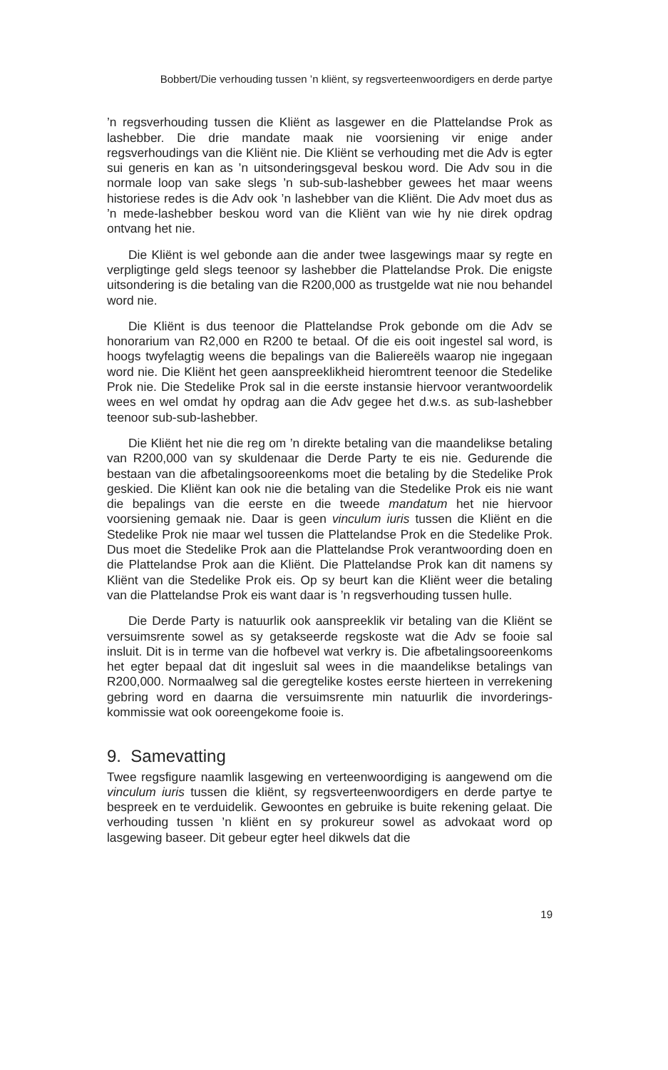Bobbert/Die verhouding tussen ’n kliënt, sy regsverteenwoordigers en derde partye
’n regsverhouding tussen die Kliënt as lasgewer en die Plattelandse Prok as lashebber. Die drie mandate maak nie voorsiening vir enige ander regsverhoudings van die Kliënt nie. Die Kliënt se verhouding met die Adv is egter sui generis en kan as ’n uitsonderingsgeval beskou word. Die Adv sou in die normale loop van sake slegs ’n sub-sub-lashebber gewees het maar weens historiese redes is die Adv ook ’n lashebber van die Kliënt. Die Adv moet dus as ’n mede-lashebber beskou word van die Kliënt van wie hy nie direk opdrag ontvang het nie.
Die Kliënt is wel gebonde aan die ander twee lasgewings maar sy regte en verpligtinge geld slegs teenoor sy lashebber die Plattelandse Prok. Die enigste uitsondering is die betaling van die R200,000 as trustgelde wat nie nou behandel word nie.
Die Kliënt is dus teenoor die Plattelandse Prok gebonde om die Adv se honorarium van R2,000 en R200 te betaal. Of die eis ooit ingestel sal word, is hoogs twyfelagtig weens die bepalings van die Baliereëls waarop nie ingegaan word nie. Die Kliënt het geen aanspreeklikheid hieromtrent teenoor die Stedelike Prok nie. Die Stedelike Prok sal in die eerste instansie hiervoor verantwoordelik wees en wel omdat hy opdrag aan die Adv gegee het d.w.s. as sub-lashebber teenoor sub-sub-lashebber.
Die Kliënt het nie die reg om ’n direkte betaling van die maandelikse betaling van R200,000 van sy skuldenaar die Derde Party te eis nie. Gedurende die bestaan van die afbetalingsooreenkoms moet die betaling by die Stedelike Prok geskied. Die Kliënt kan ook nie die betaling van die Stedelike Prok eis nie want die bepalings van die eerste en die tweede mandatum het nie hiervoor voorsiening gemaak nie. Daar is geen vinculum iuris tussen die Kliënt en die Stedelike Prok nie maar wel tussen die Plattelandse Prok en die Stedelike Prok. Dus moet die Stedelike Prok aan die Plattelandse Prok verantwoording doen en die Plattelandse Prok aan die Kliënt. Die Plattelandse Prok kan dit namens sy Kliënt van die Stedelike Prok eis. Op sy beurt kan die Kliënt weer die betaling van die Plattelandse Prok eis want daar is ’n regsverhouding tussen hulle.
Die Derde Party is natuurlik ook aanspreeklik vir betaling van die Kliënt se versuimsrente sowel as sy getakseerde regskoste wat die Adv se fooie sal insluit. Dit is in terme van die hofbevel wat verkry is. Die afbetalingsooreenkoms het egter bepaal dat dit ingesluit sal wees in die maandelikse betalings van R200,000. Normaalweg sal die geregtelike kostes eerste hierteen in verrekening gebring word en daarna die versuimsrente min natuurlik die invorderings-kommissie wat ook ooreengekome fooie is.
9. Samevatting
Twee regsfigure naamlik lasgewing en verteenwoordiging is aangewend om die vinculum iuris tussen die kliënt, sy regsverteenwoordigers en derde partye te bespreek en te verduidelik. Gewoontes en gebruike is buite rekening gelaat. Die verhouding tussen ’n kliënt en sy prokureur sowel as advokaat word op lasgewing baseer. Dit gebeur egter heel dikwels dat die
19